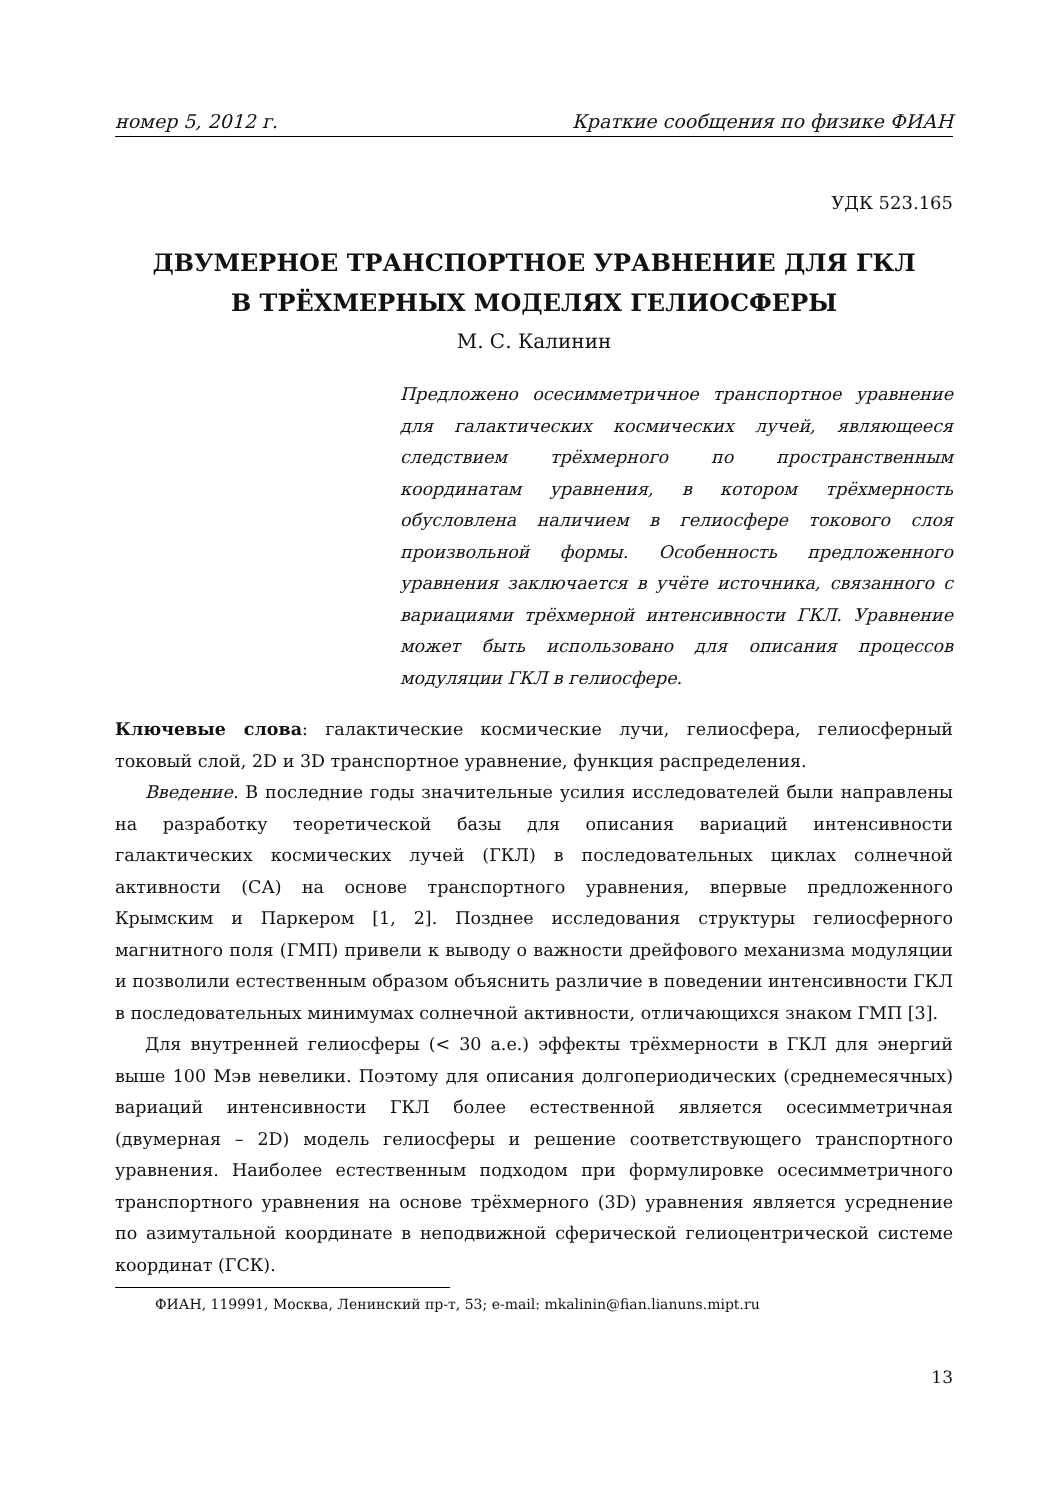номер 5, 2012 г. Краткие сообщения по физике ФИАН
УДК 523.165
ДВУМЕРНОЕ ТРАНСПОРТНОЕ УРАВНЕНИЕ ДЛЯ ГКЛ
В ТРЁХМЕРНЫХ МОДЕЛЯХ ГЕЛИОСФЕРЫ
М. С. Калинин
Предложено осесимметричное транспортное уравнение для галактических космических лучей, являющееся следствием трёхмерного по пространственным координатам уравнения, в котором трёхмерность обусловлена наличием в гелиосфере токового слоя произвольной формы. Особенность предложенного уравнения заключается в учёте источника, связанного с вариациями трёхмерной интенсивности ГКЛ. Уравнение может быть использовано для описания процессов модуляции ГКЛ в гелиосфере.
Ключевые слова: галактические космические лучи, гелиосфера, гелиосферный токовый слой, 2D и 3D транспортное уравнение, функция распределения.
Введение. В последние годы значительные усилия исследователей были направлены на разработку теоретической базы для описания вариаций интенсивности галактических космических лучей (ГКЛ) в последовательных циклах солнечной активности (СА) на основе транспортного уравнения, впервые предложенного Крымским и Паркером [1, 2]. Позднее исследования структуры гелиосферного магнитного поля (ГМП) привели к выводу о важности дрейфового механизма модуляции и позволили естественным образом объяснить различие в поведении интенсивности ГКЛ в последовательных минимумах солнечной активности, отличающихся знаком ГМП [3].
Для внутренней гелиосферы (< 30 а.е.) эффекты трёхмерности в ГКЛ для энергий выше 100 Мэв невелики. Поэтому для описания долгопериодических (среднемесячных) вариаций интенсивности ГКЛ более естественной является осесимметричная (двумерная – 2D) модель гелиосферы и решение соответствующего транспортного уравнения. Наиболее естественным подходом при формулировке осесимметричного транспортного уравнения на основе трёхмерного (3D) уравнения является усреднение по азимутальной координате в неподвижной сферической гелиоцентрической системе координат (ГСК).
ФИАН, 119991, Москва, Ленинский пр-т, 53; e-mail: mkalinin@fian.lianuns.mipt.ru
13